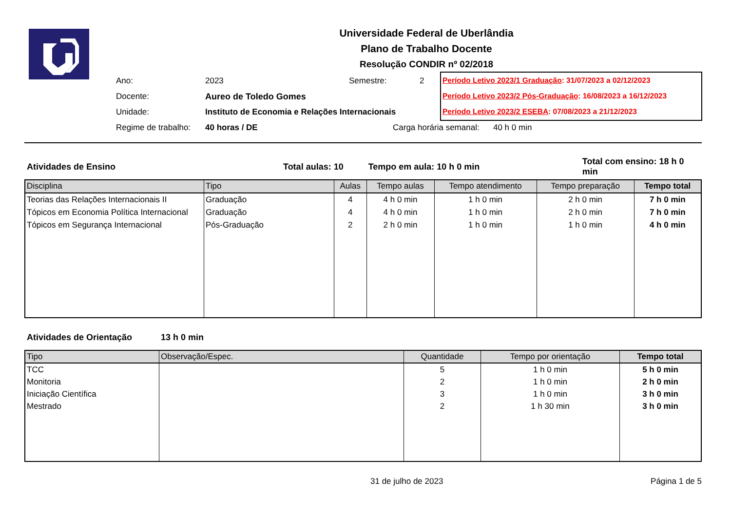Universidade Federal de Uberlândia
Plano de Trabalho Docente
Resolução CONDIR nº 02/2018
| Ano: | 2023 | Semestre: | 2 |
| Docente: | Aureo de Toledo Gomes | | |
| Unidade: | Instituto de Economia e Relações Internacionais | | |
| Regime de trabalho: | 40 horas / DE | Carga horária semanal: 40 h 0 min | |
Período Letivo 2023/1 Graduação: 31/07/2023 a 02/12/2023
Período Letivo 2023/2 Pós-Graduação: 16/08/2023 a 16/12/2023
Período Letivo 2023/2 ESEBA: 07/08/2023 a 21/12/2023
Atividades de Ensino Total aulas: 10 Tempo em aula: 10 h 0 min Total com ensino: 18 h 0 min
| Disciplina | Tipo | Aulas | Tempo aulas | Tempo atendimento | Tempo preparação | Tempo total |
| --- | --- | --- | --- | --- | --- | --- |
| Teorias das Relações Internacionais II | Graduação | 4 | 4 h 0 min | 1 h 0 min | 2 h 0 min | 7 h 0 min |
| Tópicos em Economia Política Internacional | Graduação | 4 | 4 h 0 min | 1 h 0 min | 2 h 0 min | 7 h 0 min |
| Tópicos em Segurança Internacional | Pós-Graduação | 2 | 2 h 0 min | 1 h 0 min | 1 h 0 min | 4 h 0 min |
Atividades de Orientação 13 h 0 min
| Tipo | Observação/Espec. | Quantidade | Tempo por orientação | Tempo total |
| --- | --- | --- | --- | --- |
| TCC | | 5 | 1 h 0 min | 5 h 0 min |
| Monitoria | | 2 | 1 h 0 min | 2 h 0 min |
| Iniciação Científica | | 3 | 1 h 0 min | 3 h 0 min |
| Mestrado | | 2 | 1 h 30 min | 3 h 0 min |
31 de julho de 2023 Página 1 de 5